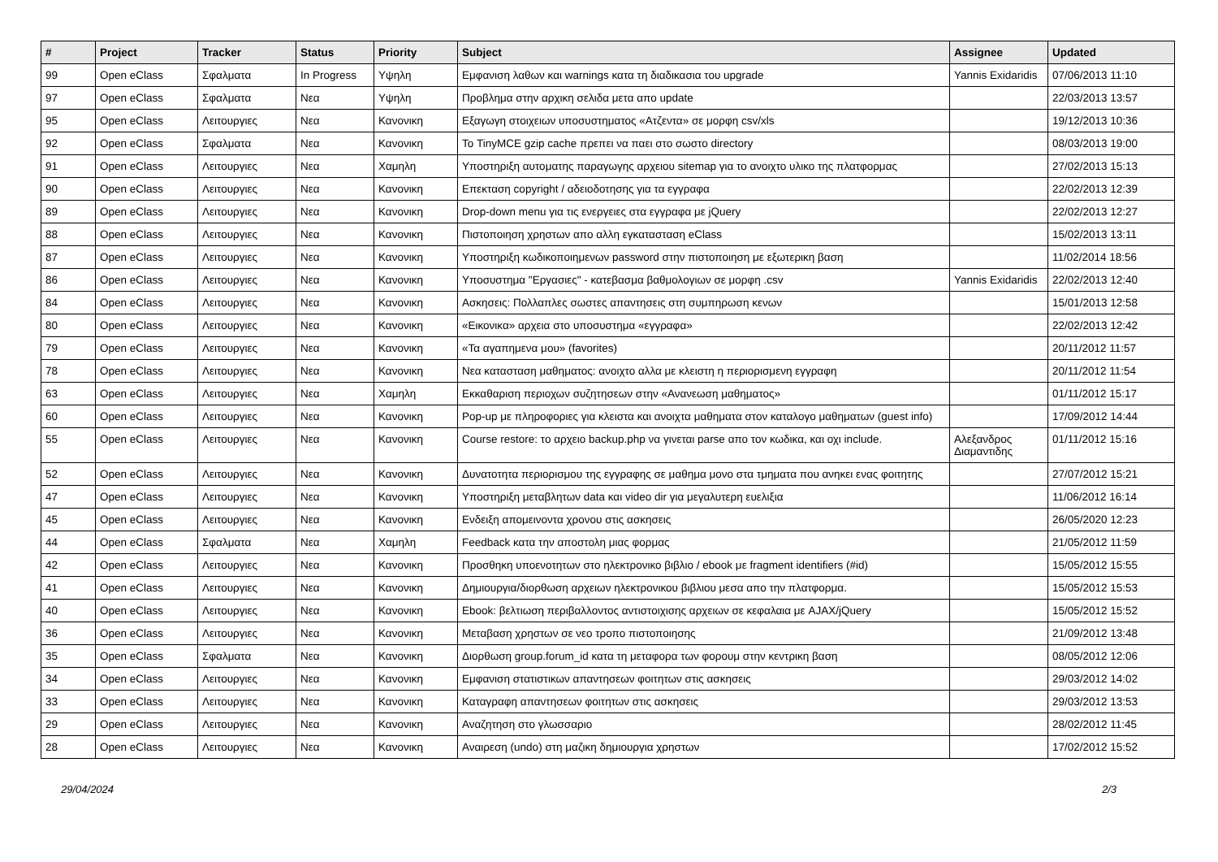| # | Project | Tracker | Status | Priority | Subject | Assignee | Updated |
| --- | --- | --- | --- | --- | --- | --- | --- |
| 99 | Open eClass | Σφαλματα | In Progress | Υψηλη | Εμφανιση λαθων και warnings κατα τη διαδικασια του upgrade | Yannis Exidaridis | 07/06/2013 11:10 |
| 97 | Open eClass | Σφαλματα | Νεα | Υψηλη | Προβλημα στην αρχικη σελιδα μετα απο update | | 22/03/2013 13:57 |
| 95 | Open eClass | Λειτουργιες | Νεα | Κανονικη | Εξαγωγη στοιχειων υποσυστηματος «Ατζεντα» σε μορφη csv/xls | | 19/12/2013 10:36 |
| 92 | Open eClass | Σφαλματα | Νεα | Κανονικη | Το TinyMCE gzip cache πρεπει να παει στο σωστο directory | | 08/03/2013 19:00 |
| 91 | Open eClass | Λειτουργιες | Νεα | Χαμηλη | Υποστηριξη αυτοματης παραγωγης αρχειου sitemap για το ανοιχτο υλικο της πλατφορμας | | 27/02/2013 15:13 |
| 90 | Open eClass | Λειτουργιες | Νεα | Κανονικη | Επεκταση copyright / αδειοδοτησης για τα εγγραφα | | 22/02/2013 12:39 |
| 89 | Open eClass | Λειτουργιες | Νεα | Κανονικη | Drop-down menu για τις ενεργειες στα εγγραφα με jQuery | | 22/02/2013 12:27 |
| 88 | Open eClass | Λειτουργιες | Νεα | Κανονικη | Πιστοποιηση χρηστων απο αλλη εγκατασταση eClass | | 15/02/2013 13:11 |
| 87 | Open eClass | Λειτουργιες | Νεα | Κανονικη | Υποστηριξη κωδικοποιημενων password στην πιστοποιηση με εξωτερικη βαση | | 11/02/2014 18:56 |
| 86 | Open eClass | Λειτουργιες | Νεα | Κανονικη | Υποσυστημα "Εργασιες" - κατεβασμα βαθμολογιων σε μορφη .csv | Yannis Exidaridis | 22/02/2013 12:40 |
| 84 | Open eClass | Λειτουργιες | Νεα | Κανονικη | Ασκησεις: Πολλαπλες σωστες απαντησεις στη συμπηρωση κενων | | 15/01/2013 12:58 |
| 80 | Open eClass | Λειτουργιες | Νεα | Κανονικη | «Εικονικα» αρχεια στο υποσυστημα «εγγραφα» | | 22/02/2013 12:42 |
| 79 | Open eClass | Λειτουργιες | Νεα | Κανονικη | «Τα αγαπημενα μου» (favorites) | | 20/11/2012 11:57 |
| 78 | Open eClass | Λειτουργιες | Νεα | Κανονικη | Νεα κατασταση μαθηματος: ανοιχτο αλλα με κλειστη η περιορισμενη εγγραφη | | 20/11/2012 11:54 |
| 63 | Open eClass | Λειτουργιες | Νεα | Χαμηλη | Εκκαθαριση περιοχων συζητησεων στην «Ανανεωση μαθηματος» | | 01/11/2012 15:17 |
| 60 | Open eClass | Λειτουργιες | Νεα | Κανονικη | Pop-up με πληροφοριες για κλειστα και ανοιχτα μαθηματα στον καταλογο μαθηματων (guest info) | | 17/09/2012 14:44 |
| 55 | Open eClass | Λειτουργιες | Νεα | Κανονικη | Course restore: το αρχειο backup.php να γινεται parse απο τον κωδικα, και οχι include. | Αλεξανδρος Διαμαντιδης | 01/11/2012 15:16 |
| 52 | Open eClass | Λειτουργιες | Νεα | Κανονικη | Δυνατοτητα περιορισμου της εγγραφης σε μαθημα μονο στα τμηματα που ανηκει ενας φοιτητης | | 27/07/2012 15:21 |
| 47 | Open eClass | Λειτουργιες | Νεα | Κανονικη | Υποστηριξη μεταβλητων data και video dir για μεγαλυτερη ευελιξια | | 11/06/2012 16:14 |
| 45 | Open eClass | Λειτουργιες | Νεα | Κανονικη | Ενδειξη απομεινοντα χρονου στις ασκησεις | | 26/05/2020 12:23 |
| 44 | Open eClass | Σφαλματα | Νεα | Χαμηλη | Feedback κατα την αποστολη μιας φορμας | | 21/05/2012 11:59 |
| 42 | Open eClass | Λειτουργιες | Νεα | Κανονικη | Προσθηκη υποενοτητων στο ηλεκτρονικο βιβλιο / ebook με fragment identifiers (#id) | | 15/05/2012 15:55 |
| 41 | Open eClass | Λειτουργιες | Νεα | Κανονικη | Δημιουργια/διορθωση αρχειων ηλεκτρονικου βιβλιου μεσα απο την πλατφορμα. | | 15/05/2012 15:53 |
| 40 | Open eClass | Λειτουργιες | Νεα | Κανονικη | Ebook: βελτιωση περιβαλλοντος αντιστοιχισης αρχειων σε κεφαλαια με AJAX/jQuery | | 15/05/2012 15:52 |
| 36 | Open eClass | Λειτουργιες | Νεα | Κανονικη | Μεταβαση χρηστων σε νεο τροπο πιστοποιησης | | 21/09/2012 13:48 |
| 35 | Open eClass | Σφαλματα | Νεα | Κανονικη | Διορθωση group.forum_id κατα τη μεταφορα των φορουμ στην κεντρικη βαση | | 08/05/2012 12:06 |
| 34 | Open eClass | Λειτουργιες | Νεα | Κανονικη | Εμφανιση στατιστικων απαντησεων φοιτητων στις ασκησεις | | 29/03/2012 14:02 |
| 33 | Open eClass | Λειτουργιες | Νεα | Κανονικη | Καταγραφη απαντησεων φοιτητων στις ασκησεις | | 29/03/2012 13:53 |
| 29 | Open eClass | Λειτουργιες | Νεα | Κανονικη | Αναζητηση στο γλωσσαριο | | 28/02/2012 11:45 |
| 28 | Open eClass | Λειτουργιες | Νεα | Κανονικη | Αναιρεση (undo) στη μαζικη δημιουργια χρηστων | | 17/02/2012 15:52 |
29/04/2024 2/3